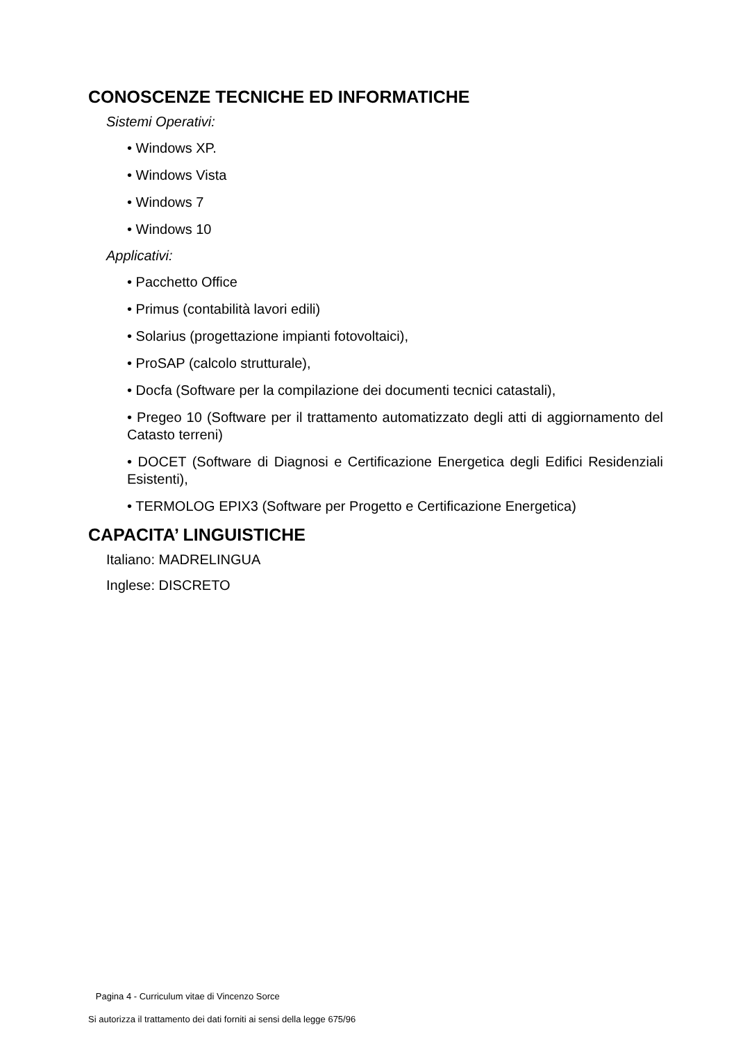CONOSCENZE TECNICHE ED INFORMATICHE
Sistemi Operativi:
• Windows XP.
• Windows Vista
• Windows 7
• Windows 10
Applicativi:
• Pacchetto Office
• Primus (contabilità lavori edili)
• Solarius (progettazione impianti fotovoltaici),
• ProSAP (calcolo strutturale),
• Docfa (Software per la compilazione dei documenti tecnici catastali),
• Pregeo 10 (Software per il trattamento automatizzato degli atti di aggiornamento del Catasto terreni)
• DOCET (Software di Diagnosi e Certificazione Energetica degli Edifici Residenziali Esistenti),
• TERMOLOG EPIX3 (Software per Progetto e Certificazione Energetica)
CAPACITA’ LINGUISTICHE
Italiano: MADRELINGUA
Inglese: DISCRETO
Pagina 4 - Curriculum vitae di Vincenzo Sorce
Si autorizza il trattamento dei dati forniti ai sensi della legge 675/96